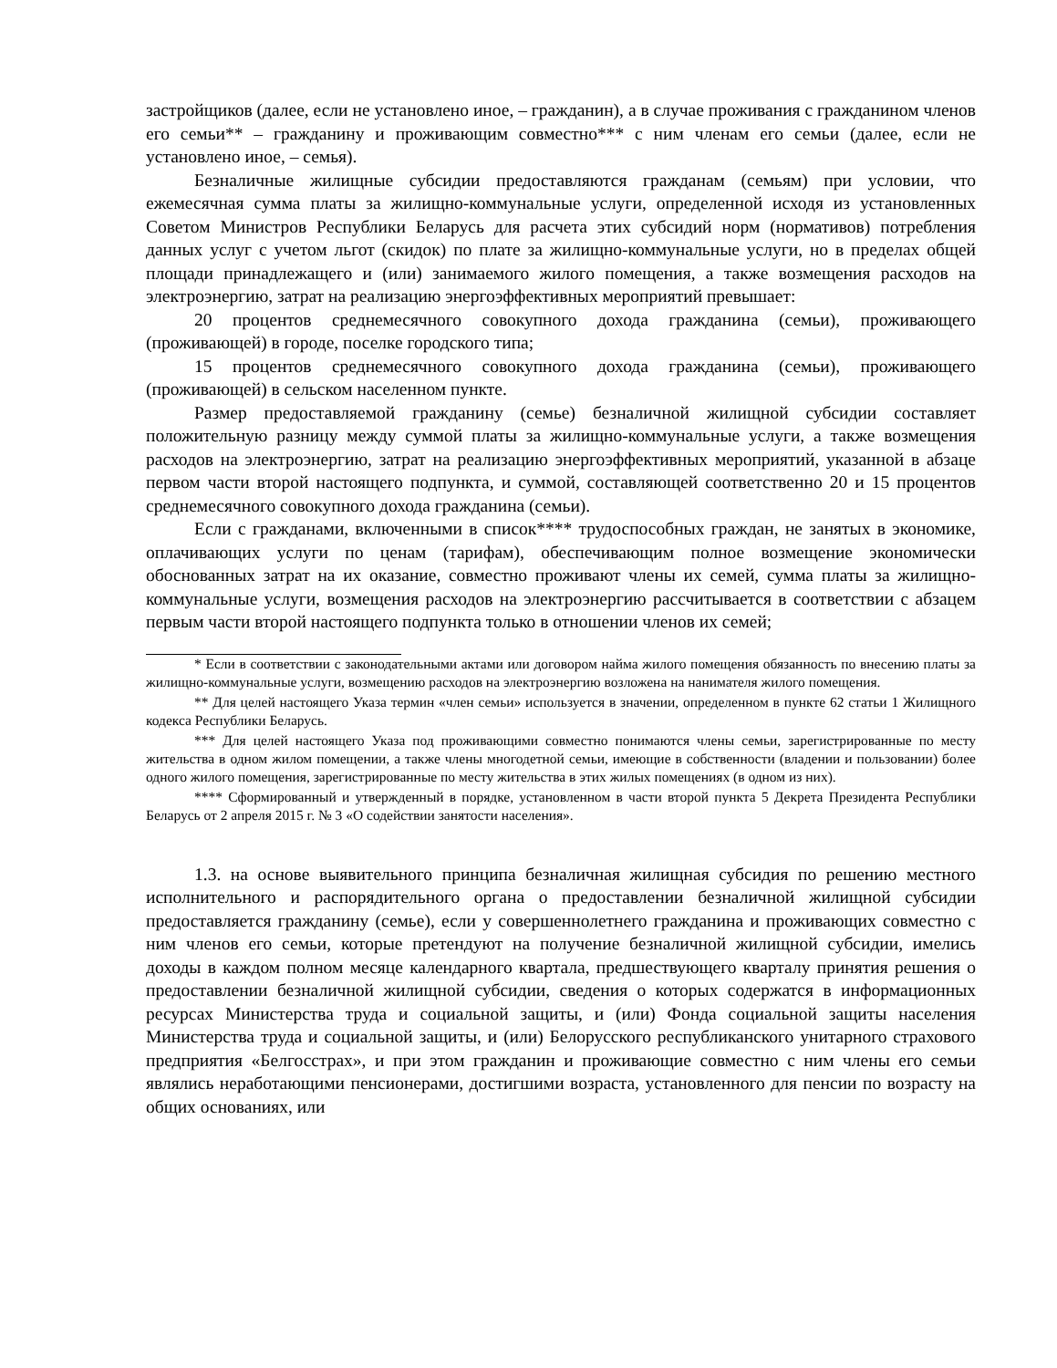застройщиков (далее, если не установлено иное, – гражданин), а в случае проживания с гражданином членов его семьи** – гражданину и проживающим совместно*** с ним членам его семьи (далее, если не установлено иное, – семья).
Безналичные жилищные субсидии предоставляются гражданам (семьям) при условии, что ежемесячная сумма платы за жилищно-коммунальные услуги, определенной исходя из установленных Советом Министров Республики Беларусь для расчета этих субсидий норм (нормативов) потребления данных услуг с учетом льгот (скидок) по плате за жилищно-коммунальные услуги, но в пределах общей площади принадлежащего и (или) занимаемого жилого помещения, а также возмещения расходов на электроэнергию, затрат на реализацию энергоэффективных мероприятий превышает:
20 процентов среднемесячного совокупного дохода гражданина (семьи), проживающего (проживающей) в городе, поселке городского типа;
15 процентов среднемесячного совокупного дохода гражданина (семьи), проживающего (проживающей) в сельском населенном пункте.
Размер предоставляемой гражданину (семье) безналичной жилищной субсидии составляет положительную разницу между суммой платы за жилищно-коммунальные услуги, а также возмещения расходов на электроэнергию, затрат на реализацию энергоэффективных мероприятий, указанной в абзаце первом части второй настоящего подпункта, и суммой, составляющей соответственно 20 и 15 процентов среднемесячного совокупного дохода гражданина (семьи).
Если с гражданами, включенными в список**** трудоспособных граждан, не занятых в экономике, оплачивающих услуги по ценам (тарифам), обеспечивающим полное возмещение экономически обоснованных затрат на их оказание, совместно проживают члены их семей, сумма платы за жилищно-коммунальные услуги, возмещения расходов на электроэнергию рассчитывается в соответствии с абзацем первым части второй настоящего подпункта только в отношении членов их семей;
* Если в соответствии с законодательными актами или договором найма жилого помещения обязанность по внесению платы за жилищно-коммунальные услуги, возмещению расходов на электроэнергию возложена на нанимателя жилого помещения.
** Для целей настоящего Указа термин «член семьи» используется в значении, определенном в пункте 62 статьи 1 Жилищного кодекса Республики Беларусь.
*** Для целей настоящего Указа под проживающими совместно понимаются члены семьи, зарегистрированные по месту жительства в одном жилом помещении, а также члены многодетной семьи, имеющие в собственности (владении и пользовании) более одного жилого помещения, зарегистрированные по месту жительства в этих жилых помещениях (в одном из них).
**** Сформированный и утвержденный в порядке, установленном в части второй пункта 5 Декрета Президента Республики Беларусь от 2 апреля 2015 г. № 3 «О содействии занятости населения».
1.3. на основе выявительного принципа безналичная жилищная субсидия по решению местного исполнительного и распорядительного органа о предоставлении безналичной жилищной субсидии предоставляется гражданину (семье), если у совершеннолетнего гражданина и проживающих совместно с ним членов его семьи, которые претендуют на получение безналичной жилищной субсидии, имелись доходы в каждом полном месяце календарного квартала, предшествующего кварталу принятия решения о предоставлении безналичной жилищной субсидии, сведения о которых содержатся в информационных ресурсах Министерства труда и социальной защиты, и (или) Фонда социальной защиты населения Министерства труда и социальной защиты, и (или) Белорусского республиканского унитарного страхового предприятия «Белгосстрах», и при этом гражданин и проживающие совместно с ним члены его семьи являлись неработающими пенсионерами, достигшими возраста, установленного для пенсии по возрасту на общих основаниях, или